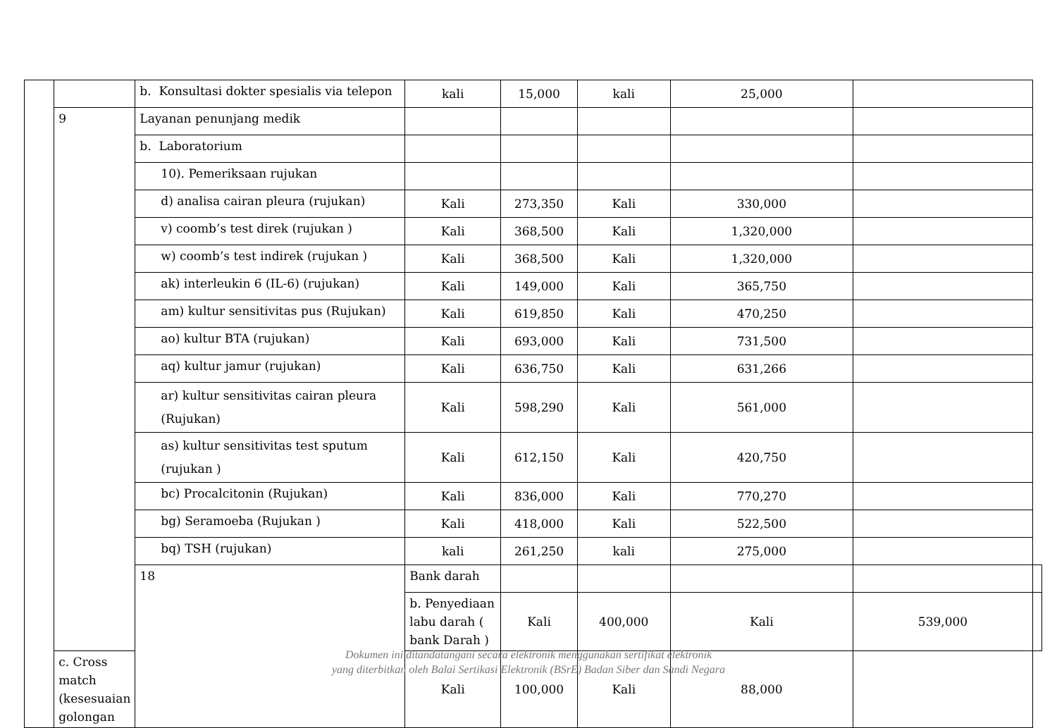| | | b. Konsultasi dokter spesialis via telepon | kali | 15,000 | kali | 25,000 | | |
| | 9 | Layanan penunjang medik | | | | | | |
| | | b. Laboratorium | | | | | | |
| | | 10). Pemeriksaan rujukan | | | | | | |
| | | d) analisa cairan pleura (rujukan) | Kali | 273,350 | Kali | 330,000 | | |
| | | v) coomb’s test direk (rujukan ) | Kali | 368,500 | Kali | 1,320,000 | | |
| | | w) coomb’s test indirek (rujukan ) | Kali | 368,500 | Kali | 1,320,000 | | |
| | | ak) interleukin 6 (IL-6) (rujukan) | Kali | 149,000 | Kali | 365,750 | | |
| | | am) kultur sensitivitas pus (Rujukan) | Kali | 619,850 | Kali | 470,250 | | |
| | | ao) kultur BTA (rujukan) | Kali | 693,000 | Kali | 731,500 | | |
| | | aq) kultur jamur (rujukan) | Kali | 636,750 | Kali | 631,266 | | |
| | | ar) kultur sensitivitas cairan pleura (Rujukan) | Kali | 598,290 | Kali | 561,000 | | |
| | | as) kultur sensitivitas test sputum (rujukan ) | Kali | 612,150 | Kali | 420,750 | | |
| | | bc) Procalcitonin (Rujukan) | Kali | 836,000 | Kali | 770,270 | | |
| | | bg) Seramoeba (Rujukan ) | Kali | 418,000 | Kali | 522,500 | | |
| | | bq) TSH (rujukan) | kali | 261,250 | kali | 275,000 | | |
| | | 18 | Bank darah | | | | | |
| | | | b. Penyediaan labu darah ( bank Darah ) | Kali | 400,000 | Kali | 539,000 | |
| | c. Cross match (kesesuaian golongan | | Kali | 100,000 | Kali | 88,000 | | |
Dokumen ini ditandatangani secara elektronik menggunakan sertifikat elektronik
yang diterbitkan oleh Balai Sertikasi Elektronik (BSrE) Badan Siber dan Sandi Negara